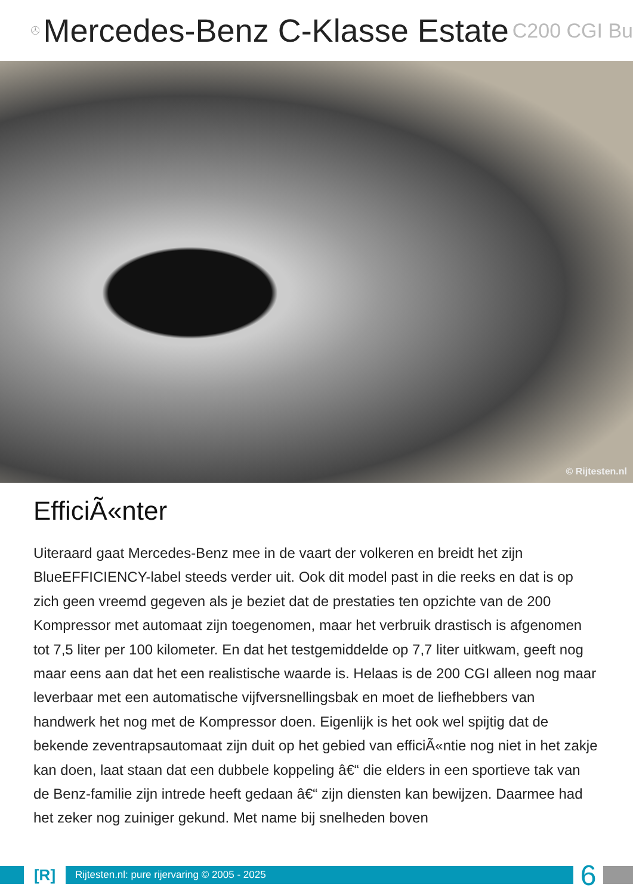Mercedes-Benz C-Klasse Estate
C200 CGI Bu
© Rijtesten.nl
EfficiÃ«nter
Uiteraard gaat Mercedes-Benz mee in de vaart der volkeren en breidt het zijn BlueEFFICIENCY-label steeds verder uit. Ook dit model past in die reeks en dat is op zich geen vreemd gegeven als je beziet dat de prestaties ten opzichte van de 200 Kompressor met automaat zijn toegenomen, maar het verbruik drastisch is afgenomen tot 7,5 liter per 100 kilometer. En dat het testgemiddelde op 7,7 liter uitkwam, geeft nog maar eens aan dat het een realistische waarde is. Helaas is de 200 CGI alleen nog maar leverbaar met een automatische vijfversnellingsbak en moet de liefhebbers van handwerk het nog met de Kompressor doen. Eigenlijk is het ook wel spijtig dat de bekende zeventrapsautomaat zijn duit op het gebied van efficiÃ«ntie nog niet in het zakje kan doen, laat staan dat een dubbele koppeling â€“ die elders in een sportieve tak van de Benz-familie zijn intrede heeft gedaan â€“ zijn diensten kan bewijzen. Daarmee had het zeker nog zuiniger gekund. Met name bij snelheden boven
[R]
Rijtesten.nl: pure rijervaring © 2005 - 2025
6